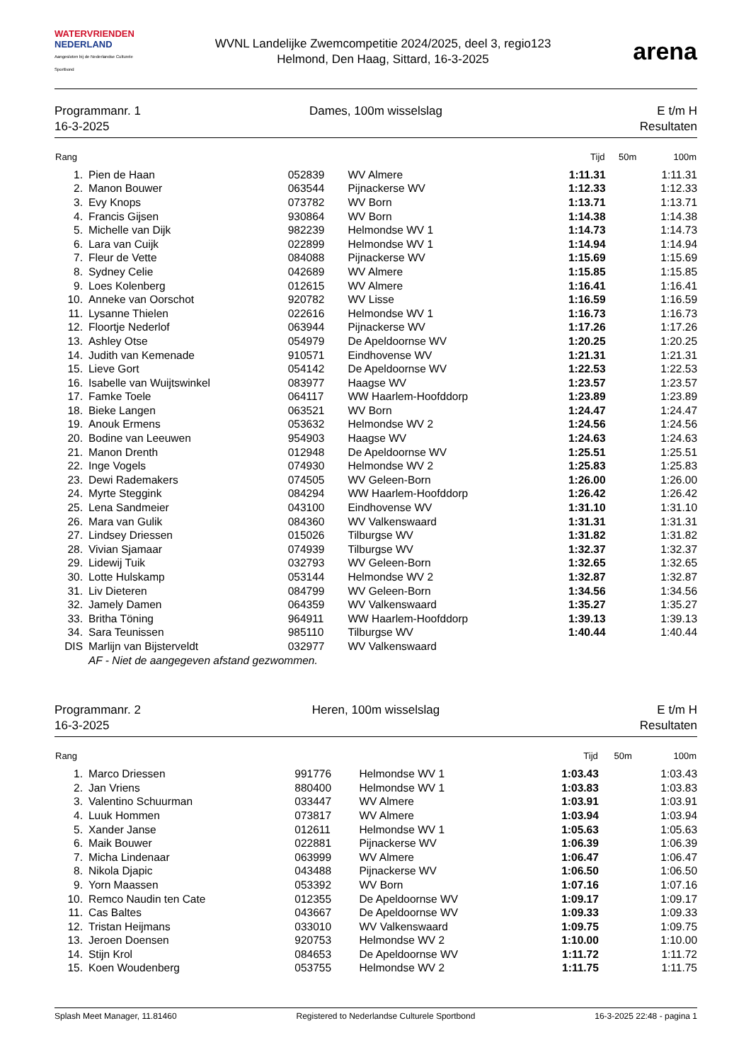WATERVRIENDEN
NEDERLAND
Aangesloten bij de Nederlandse Culturele Sportbond
WVNL Landelijke Zwemcompetitie 2024/2025, deel 3, regio123
Helmond, Den Haag, Sittard, 16-3-2025
arena
Programmanr. 1
16-3-2025
Dames, 100m wisselslag E t/m H
Resultaten
| Rang | | | | Tijd | 50m | 100m |
| --- | --- | --- | --- | --- | --- | --- |
| 1. | Pien de Haan | 052839 | WV Almere | 1:11.31 | | 1:11.31 |
| 2. | Manon Bouwer | 063544 | Pijnackerse WV | 1:12.33 | | 1:12.33 |
| 3. | Evy Knops | 073782 | WV Born | 1:13.71 | | 1:13.71 |
| 4. | Francis Gijsen | 930864 | WV Born | 1:14.38 | | 1:14.38 |
| 5. | Michelle van Dijk | 982239 | Helmondse WV 1 | 1:14.73 | | 1:14.73 |
| 6. | Lara van Cuijk | 022899 | Helmondse WV 1 | 1:14.94 | | 1:14.94 |
| 7. | Fleur de Vette | 084088 | Pijnackerse WV | 1:15.69 | | 1:15.69 |
| 8. | Sydney Celie | 042689 | WV Almere | 1:15.85 | | 1:15.85 |
| 9. | Loes Kolenberg | 012615 | WV Almere | 1:16.41 | | 1:16.41 |
| 10. | Anneke van Oorschot | 920782 | WV Lisse | 1:16.59 | | 1:16.59 |
| 11. | Lysanne Thielen | 022616 | Helmondse WV 1 | 1:16.73 | | 1:16.73 |
| 12. | Floortje Nederlof | 063944 | Pijnackerse WV | 1:17.26 | | 1:17.26 |
| 13. | Ashley Otse | 054979 | De Apeldoornse WV | 1:20.25 | | 1:20.25 |
| 14. | Judith van Kemenade | 910571 | Eindhovense WV | 1:21.31 | | 1:21.31 |
| 15. | Lieve Gort | 054142 | De Apeldoornse WV | 1:22.53 | | 1:22.53 |
| 16. | Isabelle van Wuijtswinkel | 083977 | Haagse WV | 1:23.57 | | 1:23.57 |
| 17. | Famke Toele | 064117 | WW Haarlem-Hoofddorp | 1:23.89 | | 1:23.89 |
| 18. | Bieke Langen | 063521 | WV Born | 1:24.47 | | 1:24.47 |
| 19. | Anouk Ermens | 053632 | Helmondse WV 2 | 1:24.56 | | 1:24.56 |
| 20. | Bodine van Leeuwen | 954903 | Haagse WV | 1:24.63 | | 1:24.63 |
| 21. | Manon Drenth | 012948 | De Apeldoornse WV | 1:25.51 | | 1:25.51 |
| 22. | Inge Vogels | 074930 | Helmondse WV 2 | 1:25.83 | | 1:25.83 |
| 23. | Dewi Rademakers | 074505 | WV Geleen-Born | 1:26.00 | | 1:26.00 |
| 24. | Myrte Steggink | 084294 | WW Haarlem-Hoofddorp | 1:26.42 | | 1:26.42 |
| 25. | Lena Sandmeier | 043100 | Eindhovense WV | 1:31.10 | | 1:31.10 |
| 26. | Mara van Gulik | 084360 | WV Valkenswaard | 1:31.31 | | 1:31.31 |
| 27. | Lindsey Driessen | 015026 | Tilburgse WV | 1:31.82 | | 1:31.82 |
| 28. | Vivian Sjamaar | 074939 | Tilburgse WV | 1:32.37 | | 1:32.37 |
| 29. | Lidewij Tuik | 032793 | WV Geleen-Born | 1:32.65 | | 1:32.65 |
| 30. | Lotte Hulskamp | 053144 | Helmondse WV 2 | 1:32.87 | | 1:32.87 |
| 31. | Liv Dieteren | 084799 | WV Geleen-Born | 1:34.56 | | 1:34.56 |
| 32. | Jamely Damen | 064359 | WV Valkenswaard | 1:35.27 | | 1:35.27 |
| 33. | Britha Töning | 964911 | WW Haarlem-Hoofddorp | 1:39.13 | | 1:39.13 |
| 34. | Sara Teunissen | 985110 | Tilburgse WV | 1:40.44 | | 1:40.44 |
| DIS | Marlijn van Bijsterveldt | 032977 | WV Valkenswaard | | | |
| | AF - Niet de aangegeven afstand gezwommen. | | | | | |
Programmanr. 2
16-3-2025
Heren, 100m wisselslag E t/m H
Resultaten
| Rang | | | | Tijd | 50m | 100m |
| --- | --- | --- | --- | --- | --- | --- |
| 1. | Marco Driessen | 991776 | Helmondse WV 1 | 1:03.43 | | 1:03.43 |
| 2. | Jan Vriens | 880400 | Helmondse WV 1 | 1:03.83 | | 1:03.83 |
| 3. | Valentino Schuurman | 033447 | WV Almere | 1:03.91 | | 1:03.91 |
| 4. | Luuk Hommen | 073817 | WV Almere | 1:03.94 | | 1:03.94 |
| 5. | Xander Janse | 012611 | Helmondse WV 1 | 1:05.63 | | 1:05.63 |
| 6. | Maik Bouwer | 022881 | Pijnackerse WV | 1:06.39 | | 1:06.39 |
| 7. | Micha Lindenaar | 063999 | WV Almere | 1:06.47 | | 1:06.47 |
| 8. | Nikola Djapic | 043488 | Pijnackerse WV | 1:06.50 | | 1:06.50 |
| 9. | Yorn Maassen | 053392 | WV Born | 1:07.16 | | 1:07.16 |
| 10. | Remco Naudin ten Cate | 012355 | De Apeldoornse WV | 1:09.17 | | 1:09.17 |
| 11. | Cas Baltes | 043667 | De Apeldoornse WV | 1:09.33 | | 1:09.33 |
| 12. | Tristan Heijmans | 033010 | WV Valkenswaard | 1:09.75 | | 1:09.75 |
| 13. | Jeroen Doensen | 920753 | Helmondse WV 2 | 1:10.00 | | 1:10.00 |
| 14. | Stijn Krol | 084653 | De Apeldoornse WV | 1:11.72 | | 1:11.72 |
| 15. | Koen Woudenberg | 053755 | Helmondse WV 2 | 1:11.75 | | 1:11.75 |
Splash Meet Manager, 11.81460 Registered to Nederlandse Culturele Sportbond 16-3-2025 22:48 - pagina 1